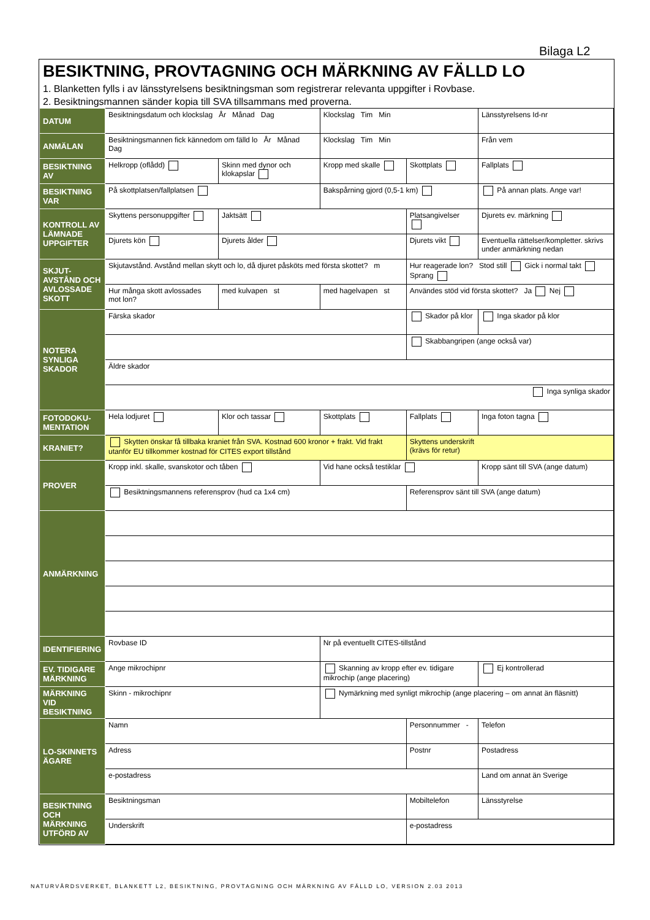Bilaga L2
BESIKTNING, PROVTAGNING OCH MÄRKNING AV FÄLLD LO
1. Blanketten fylls i av länsstyrelsens besiktningsman som registrerar relevanta uppgifter i Rovbase.
2. Besiktningsmannen sänder kopia till SVA tillsammans med proverna.
| DATUM | Besiktningsdatum och klockslag År Månad Dag | | Klockslag Tim Min | | Länsstyrelsens Id-nr | |
| ANMÄLAN | Besiktningsmannen fick kännedom om fälld lo År Månad Dag | | Klockslag Tim Min | | Från vem | |
| BESIKTNING AV | Helkropp (oflådd) | Skinn med dynor och klokapslar | Kropp med skalle | Skottplats | Fallplats | |
| BESIKTNING VAR | På skottplatsen/fallplatsen | | Bakspårning gjord (0,5-1 km) | | På annan plats. Ange var! | |
| KONTROLL AV LÄMNADE UPPGIFTER | Skyttens personuppgifter | Jaktsätt | | Platsangivelser | | Djurets ev. märkning |
| | Djurets kön | Djurets ålder | | Djurets vikt | | Eventuella rättelser/kompletter. skrivs under anmärkning nedan |
| SKJUT-AVSTÅND OCH AVLOSSADE SKOTT | Skjutavstånd. Avstånd mellan skytt och lo, då djuret påsköts med första skottet? m | | | Hur reagerade lon? Stod still Gick i normal takt Sprang | | |
| | Hur många skott avlossades mot lon? | med kulvapen st | med hagelvapen st | Användes stöd vid första skottet? Ja Nej | | |
| NOTERA SYNLIGA SKADOR | Färska skador | | | Skador på klor | | Inga skador på klor |
| | | | | Skabbangripen (ange också var) | | |
| | Äldre skador | | | | | |
| | Inga synliga skador | | | | | |
| FOTODOKU-MENTATION | Hela lodjuret | Klor och tassar | Skottplats | Fallplats | Inga foton tagna | |
| KRANIET? | Skytten önskar få tillbaka kraniet från SVA. Kostnad 600 kronor + frakt. Vid frakt utanför EU tillkommer kostnad för CITES export tillstånd | | | Skyttens underskrift (krävs för retur) | | |
| PROVER | Kropp inkl. skalle, svanskotor och tåben | | Vid hane också testiklar | | Kropp sänt till SVA (ange datum) | |
| | Besiktningsmannens referensprov (hud ca 1x4 cm) | | | Referensprov sänt till SVA (ange datum) | | |
| ANMÄRKNING | | | | | | |
| IDENTIFIERING | Rovbase ID | | Nr på eventuellt CITES-tillstånd | | | |
| EV. TIDIGARE MÄRKNING | Ange mikrochipnr | | Skanning av kropp efter ev. tidigare mikrochip (ange placering) | | | Ej kontrollerad |
| MÄRKNING VID BESIKTNING | Skinn - mikrochipnr | | Nymärkning med synligt mikrochip (ange placering – om annat än fläsnitt) | | | |
| LO-SKINNETS ÄGARE | Namn | | | Personnummer - | | Telefon |
| | Adress | | | Postnr | Postadress | |
| | e-postadress | | | | Land om annat än Sverige | |
| BESIKTNING OCH MÄRKNING UTFÖRD AV | Besiktningsman | | | Mobiltelefon | | Länsstyrelse |
| | Underskrift | | | e-postadress | | |
NATURVÅRDSVERKET, BLANKETT L2, BESIKTNING, PROVTAGNING OCH MÄRKNING AV FÄLLD LO, VERSION 2.03 2013